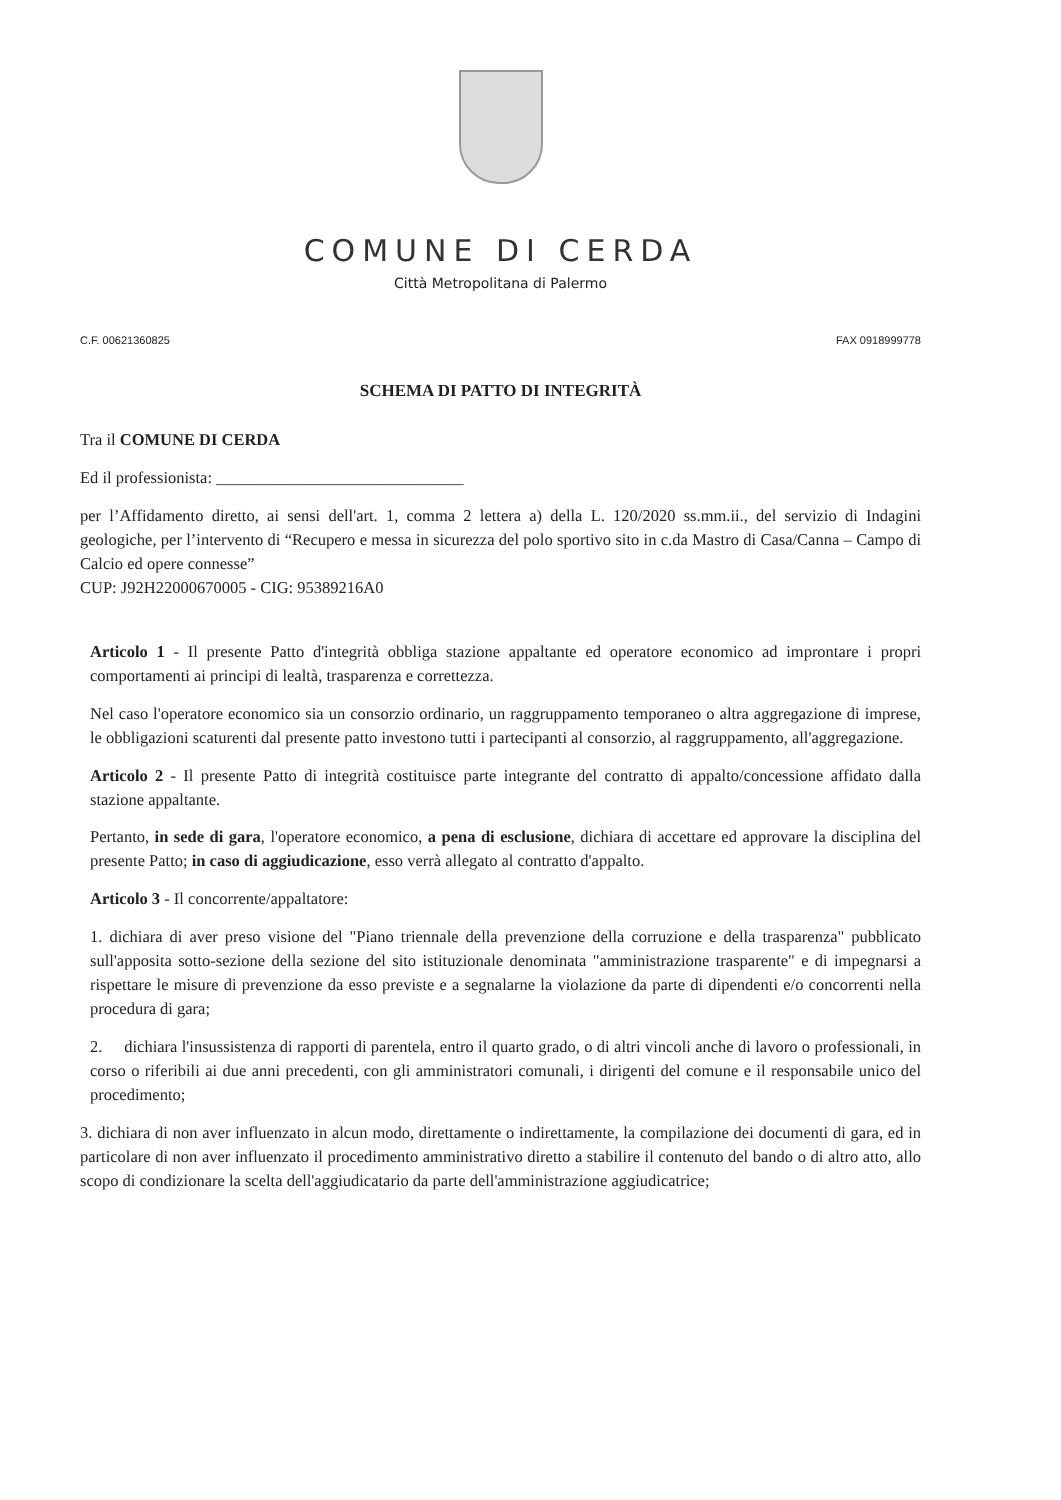COMUNE DI CERDA
Città Metropolitana di Palermo
C.F. 00621360825 FAX 0918999778
SCHEMA DI PATTO DI INTEGRITÀ
Tra il COMUNE DI CERDA
Ed il professionista: ______________________________
per l’Affidamento diretto, ai sensi dell'art. 1, comma 2 lettera a) della L. 120/2020 ss.mm.ii., del servizio di Indagini geologiche, per l’intervento di “Recupero e messa in sicurezza del polo sportivo sito in c.da Mastro di Casa/Canna – Campo di Calcio ed opere connesse”
CUP: J92H22000670005 - CIG: 95389216A0
Articolo 1 - Il presente Patto d'integrità obbliga stazione appaltante ed operatore economico ad improntare i propri comportamenti ai principi di lealtà, trasparenza e correttezza.
Nel caso l'operatore economico sia un consorzio ordinario, un raggruppamento temporaneo o altra aggregazione di imprese, le obbligazioni scaturenti dal presente patto investono tutti i partecipanti al consorzio, al raggruppamento, all'aggregazione.
Articolo 2 - Il presente Patto di integrità costituisce parte integrante del contratto di appalto/concessione affidato dalla stazione appaltante.
Pertanto, in sede di gara, l'operatore economico, a pena di esclusione, dichiara di accettare ed approvare la disciplina del presente Patto; in caso di aggiudicazione, esso verrà allegato al contratto d'appalto.
Articolo 3 - Il concorrente/appaltatore:
1. dichiara di aver preso visione del "Piano triennale della prevenzione della corruzione e della trasparenza" pubblicato sull'apposita sotto-sezione della sezione del sito istituzionale denominata "amministrazione trasparente" e di impegnarsi a rispettare le misure di prevenzione da esso previste e a segnalarne la violazione da parte di dipendenti e/o concorrenti nella procedura di gara;
2. dichiara l'insussistenza di rapporti di parentela, entro il quarto grado, o di altri vincoli anche di lavoro o professionali, in corso o riferibili ai due anni precedenti, con gli amministratori comunali, i dirigenti del comune e il responsabile unico del procedimento;
3. dichiara di non aver influenzato in alcun modo, direttamente o indirettamente, la compilazione dei documenti di gara, ed in particolare di non aver influenzato il procedimento amministrativo diretto a stabilire il contenuto del bando o di altro atto, allo scopo di condizionare la scelta dell'aggiudicatario da parte dell'amministrazione aggiudicatrice;